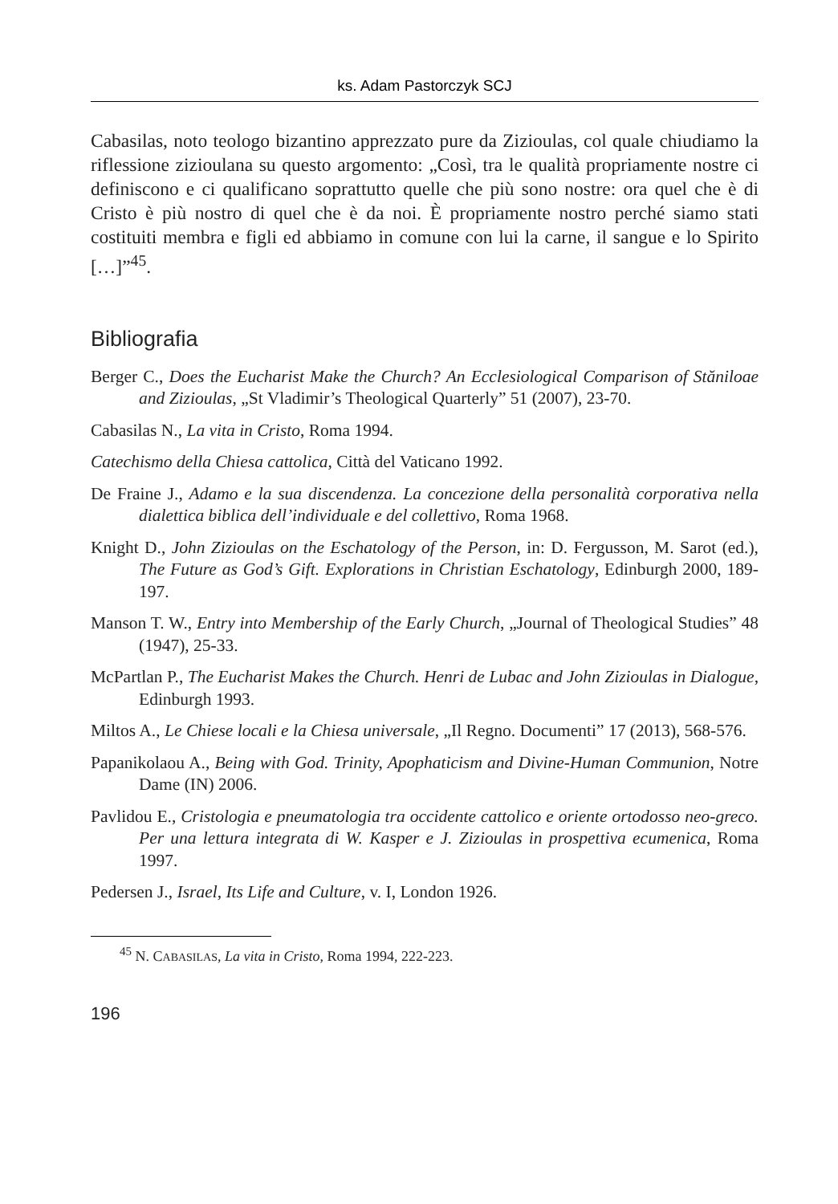ks. Adam Pastorczyk SCJ
Cabasilas, noto teologo bizantino apprezzato pure da Zizioulas, col quale chiudiamo la riflessione zizioulana su questo argomento: „Così, tra le qualità propriamente nostre ci definiscono e ci qualificano soprattutto quelle che più sono nostre: ora quel che è di Cristo è più nostro di quel che è da noi. È propriamente nostro perché siamo stati costituiti membra e figli ed abbiamo in comune con lui la carne, il sangue e lo Spirito […]”<sup>45</sup>.
Bibliografia
Berger C., Does the Eucharist Make the Church? An Ecclesiological Comparison of Stăniloae and Zizioulas, „St Vladimir’s Theological Quarterly” 51 (2007), 23-70.
Cabasilas N., La vita in Cristo, Roma 1994.
Catechismo della Chiesa cattolica, Città del Vaticano 1992.
De Fraine J., Adamo e la sua discendenza. La concezione della personalità corporativa nella dialettica biblica dell’individuale e del collettivo, Roma 1968.
Knight D., John Zizioulas on the Eschatology of the Person, in: D. Fergusson, M. Sarot (ed.), The Future as God’s Gift. Explorations in Christian Eschatology, Edinburgh 2000, 189-197.
Manson T. W., Entry into Membership of the Early Church, „Journal of Theological Studies” 48 (1947), 25-33.
McPartlan P., The Eucharist Makes the Church. Henri de Lubac and John Zizioulas in Dialogue, Edinburgh 1993.
Miltos A., Le Chiese locali e la Chiesa universale, „Il Regno. Documenti” 17 (2013), 568-576.
Papanikolaou A., Being with God. Trinity, Apophaticism and Divine-Human Communion, Notre Dame (IN) 2006.
Pavlidou E., Cristologia e pneumatologia tra occidente cattolico e oriente ortodosso neo-greco. Per una lettura integrata di W. Kasper e J. Zizioulas in prospettiva ecumenica, Roma 1997.
Pedersen J., Israel, Its Life and Culture, v. I, London 1926.
<sup>45</sup> N. CABASILAS, La vita in Cristo, Roma 1994, 222-223.
196